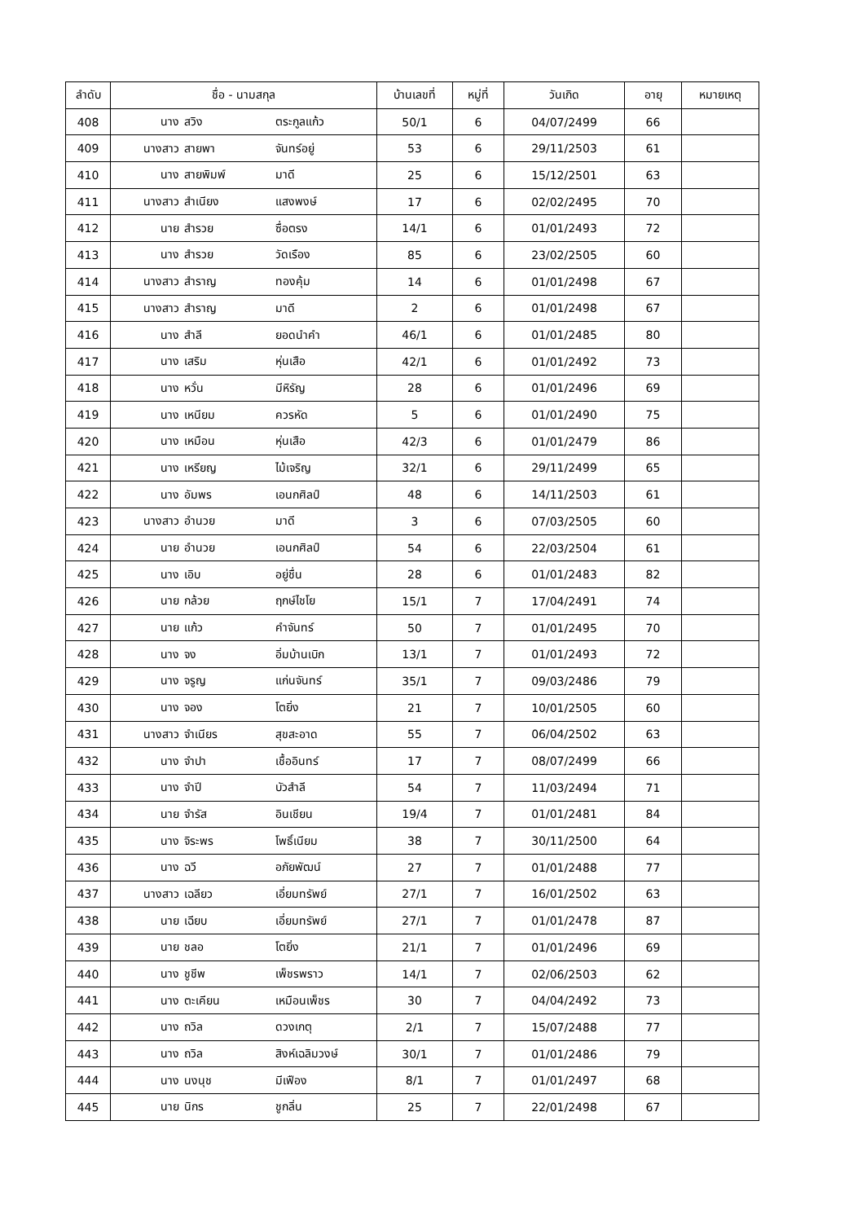| ลำดับ | ชื่อ - นามสกุล | บ้านเลขที่ | หมู่ที่ | วันเกิด | อายุ | หมายเหตุ |
| --- | --- | --- | --- | --- | --- | --- |
| 408 | นาง สวิง ตระกูลแก้ว | 50/1 | 6 | 04/07/2499 | 66 | |
| 409 | นางสาว สายพา จันทร์อยู่ | 53 | 6 | 29/11/2503 | 61 | |
| 410 | นาง สายพิมพ์ มาดี | 25 | 6 | 15/12/2501 | 63 | |
| 411 | นางสาว สำเนียง แสงพงษ์ | 17 | 6 | 02/02/2495 | 70 | |
| 412 | นาย สำรวย ซื่อตรง | 14/1 | 6 | 01/01/2493 | 72 | |
| 413 | นาง สำรวย วัดเรือง | 85 | 6 | 23/02/2505 | 60 | |
| 414 | นางสาว สำราญ ทองคุ้ม | 14 | 6 | 01/01/2498 | 67 | |
| 415 | นางสาว สำราญ มาดี | 2 | 6 | 01/01/2498 | 67 | |
| 416 | นาง สำลี ยอดนำคำ | 46/1 | 6 | 01/01/2485 | 80 | |
| 417 | นาง เสริม หุ่นเสือ | 42/1 | 6 | 01/01/2492 | 73 | |
| 418 | นาง หวั่น มีหิรัญ | 28 | 6 | 01/01/2496 | 69 | |
| 419 | นาง เหนียม ควรหัด | 5 | 6 | 01/01/2490 | 75 | |
| 420 | นาง เหมือน หุ่นเสือ | 42/3 | 6 | 01/01/2479 | 86 | |
| 421 | นาง เหรียญ ไม้เจริญ | 32/1 | 6 | 29/11/2499 | 65 | |
| 422 | นาง อัมพร เอนกศิลป์ | 48 | 6 | 14/11/2503 | 61 | |
| 423 | นางสาว อำนวย มาดี | 3 | 6 | 07/03/2505 | 60 | |
| 424 | นาย อำนวย เอนกศิลป์ | 54 | 6 | 22/03/2504 | 61 | |
| 425 | นาง เอิบ อยู่ชื่น | 28 | 6 | 01/01/2483 | 82 | |
| 426 | นาย กล้วย ฤกษ์ไชโย | 15/1 | 7 | 17/04/2491 | 74 | |
| 427 | นาย แก้ว คำจันทร์ | 50 | 7 | 01/01/2495 | 70 | |
| 428 | นาง จง อิ่มบ้านเบิก | 13/1 | 7 | 01/01/2493 | 72 | |
| 429 | นาง จรูญ แก่นจันทร์ | 35/1 | 7 | 09/03/2486 | 79 | |
| 430 | นาง จอง โตยิ่ง | 21 | 7 | 10/01/2505 | 60 | |
| 431 | นางสาว จำเนียร สุขสะอาด | 55 | 7 | 06/04/2502 | 63 | |
| 432 | นาง จำปา เชื้ออินทร์ | 17 | 7 | 08/07/2499 | 66 | |
| 433 | นาง จำปี บัวสำลี | 54 | 7 | 11/03/2494 | 71 | |
| 434 | นาย จำรัส อินเชียน | 19/4 | 7 | 01/01/2481 | 84 | |
| 435 | นาง จิระพร โพธิ์เนียม | 38 | 7 | 30/11/2500 | 64 | |
| 436 | นาง ฉวี อภัยพัฒน์ | 27 | 7 | 01/01/2488 | 77 | |
| 437 | นางสาว เฉลียว เอี่ยมทรัพย์ | 27/1 | 7 | 16/01/2502 | 63 | |
| 438 | นาย เฉียบ เอี่ยมทรัพย์ | 27/1 | 7 | 01/01/2478 | 87 | |
| 439 | นาย ชลอ โตยิ่ง | 21/1 | 7 | 01/01/2496 | 69 | |
| 440 | นาง ชูชีพ เพ็ชรพราว | 14/1 | 7 | 02/06/2503 | 62 | |
| 441 | นาง ตะเคียน เหมือนเพ็ชร | 30 | 7 | 04/04/2492 | 73 | |
| 442 | นาง ถวิล ดวงเกตุ | 2/1 | 7 | 15/07/2488 | 77 | |
| 443 | นาง ถวิล สิงห์เฉลิมวงษ์ | 30/1 | 7 | 01/01/2486 | 79 | |
| 444 | นาง นงนุช มีเฟือง | 8/1 | 7 | 01/01/2497 | 68 | |
| 445 | นาย นิกร ชูกลิ่น | 25 | 7 | 22/01/2498 | 67 | |